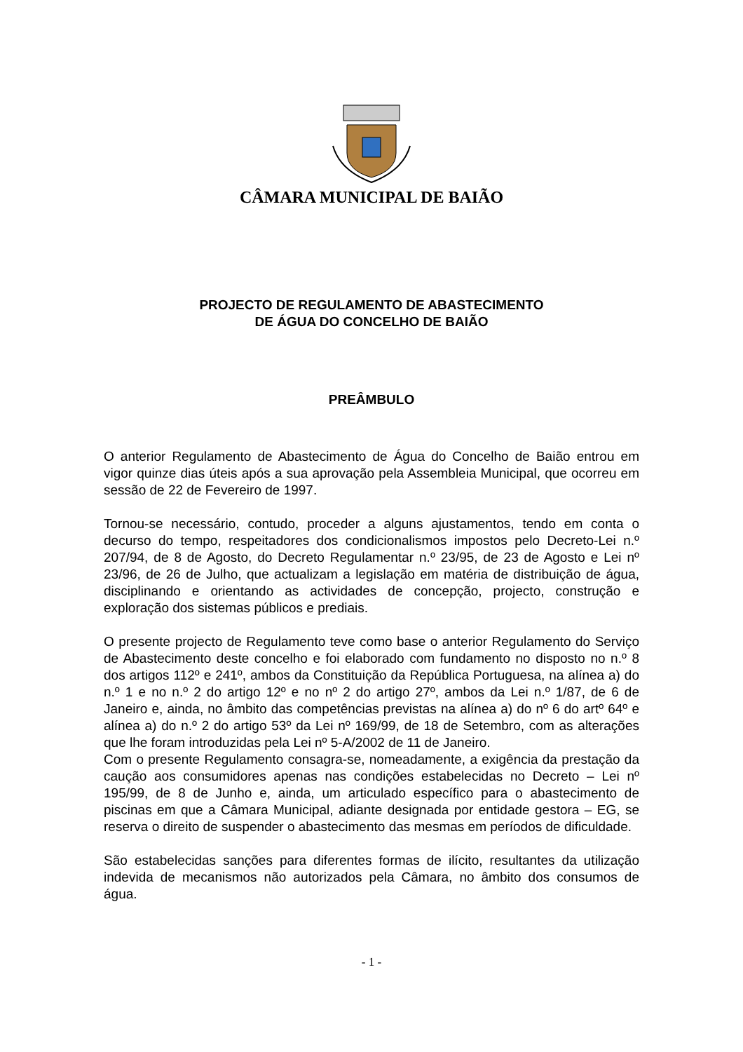CÂMARA MUNICIPAL DE BAIÃO
PROJECTO DE REGULAMENTO DE ABASTECIMENTO
DE ÁGUA DO CONCELHO DE BAIÃO
PREÂMBULO
O anterior Regulamento de Abastecimento de Água do Concelho de Baião entrou em vigor quinze dias úteis após a sua aprovação pela Assembleia Municipal, que ocorreu em sessão de 22 de Fevereiro de 1997.
Tornou-se necessário, contudo, proceder a alguns ajustamentos, tendo em conta o decurso do tempo, respeitadores dos condicionalismos impostos pelo Decreto-Lei n.º 207/94, de 8 de Agosto, do Decreto Regulamentar n.º 23/95, de 23 de Agosto e Lei nº 23/96, de 26 de Julho, que actualizam a legislação em matéria de distribuição de água, disciplinando e orientando as actividades de concepção, projecto, construção e exploração dos sistemas públicos e prediais.
O presente projecto de Regulamento teve como base o anterior Regulamento do Serviço de Abastecimento deste concelho e foi elaborado com fundamento no disposto no n.º 8 dos artigos 112º e 241º, ambos da Constituição da República Portuguesa, na alínea a) do n.º 1 e no n.º 2 do artigo 12º e no nº 2 do artigo 27º, ambos da Lei n.º 1/87, de 6 de Janeiro e, ainda, no âmbito das competências previstas na alínea a) do nº 6 do artº 64º e alínea a) do n.º 2 do artigo 53º da Lei nº 169/99, de 18 de Setembro, com as alterações que lhe foram introduzidas pela Lei nº 5-A/2002 de 11 de Janeiro.
Com o presente Regulamento consagra-se, nomeadamente, a exigência da prestação da caução aos consumidores apenas nas condições estabelecidas no Decreto – Lei nº 195/99, de 8 de Junho e, ainda, um articulado específico para o abastecimento de piscinas em que a Câmara Municipal, adiante designada por entidade gestora – EG, se reserva o direito de suspender o abastecimento das mesmas em períodos de dificuldade.
São estabelecidas sanções para diferentes formas de ilícito, resultantes da utilização indevida de mecanismos não autorizados pela Câmara, no âmbito dos consumos de água.
- 1 -